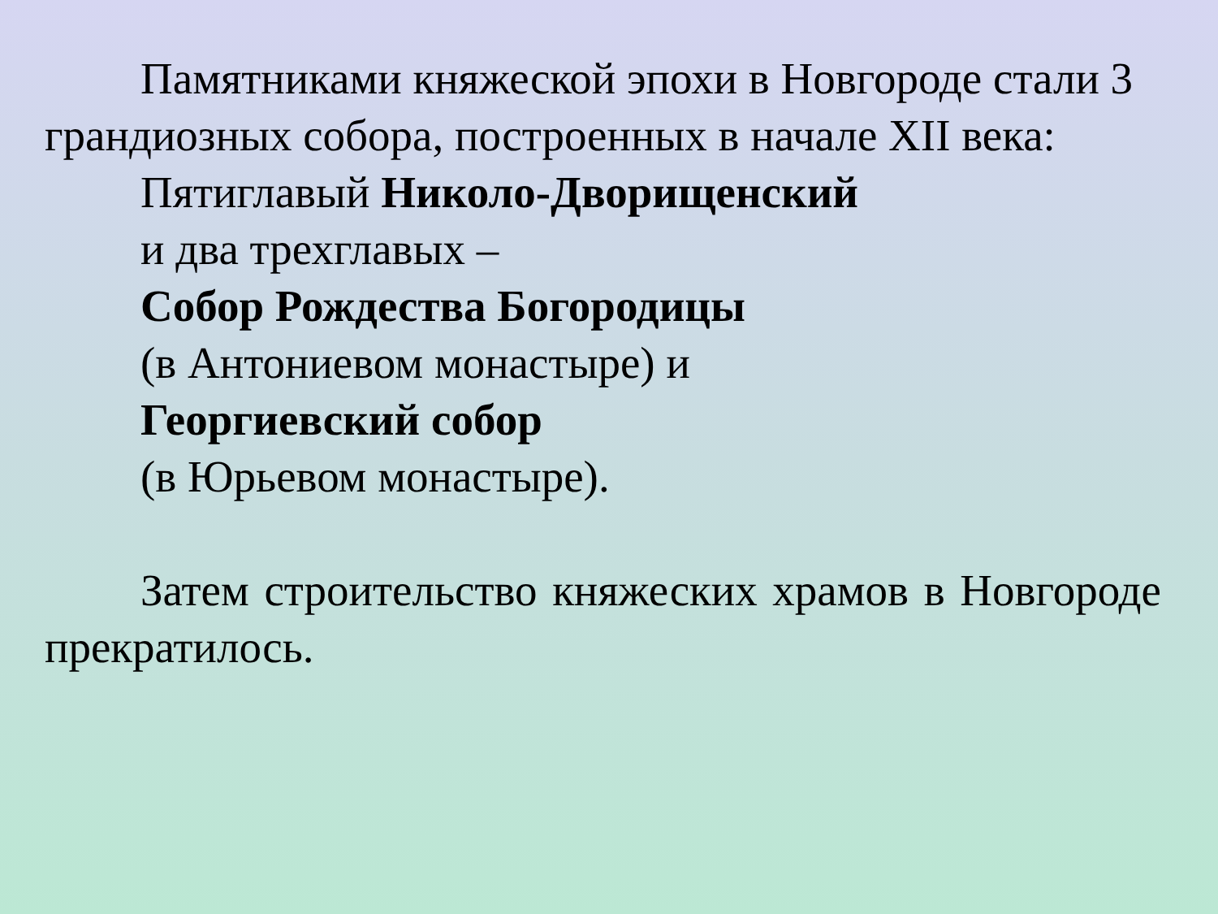Памятниками княжеской эпохи в Новгороде стали 3 грандиозных собора, построенных в начале XII века:
Пятиглавый Николо-Дворищенский
и два трехглавых –
Собор Рождества Богородицы
(в Антониевом монастыре) и
Георгиевский собор
(в Юрьевом монастыре).
Затем строительство княжеских храмов в Новгороде прекратилось.